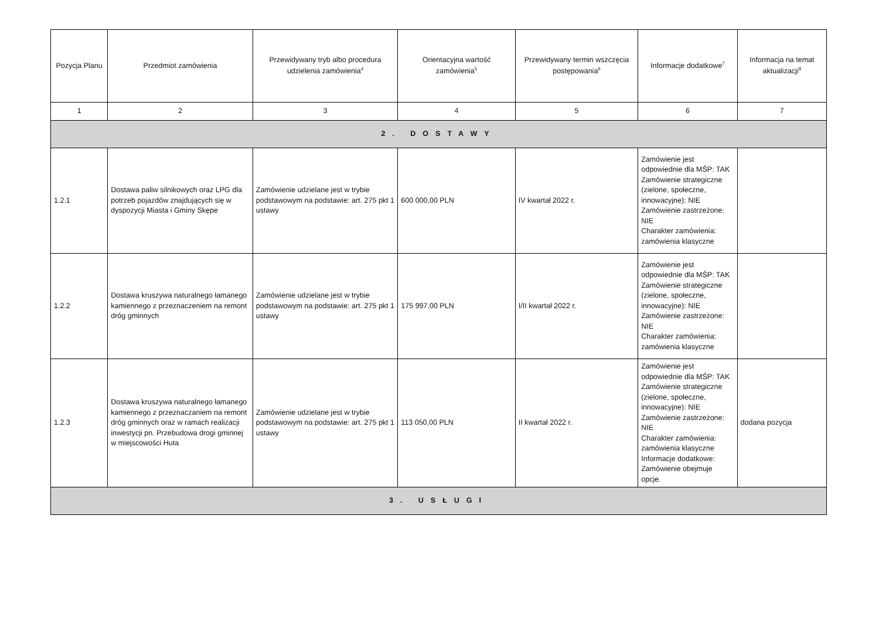| Pozycja Planu | Przedmiot zamówienia | Przewidywany tryb albo procedura udzielenia zamówienia<sup>4</sup> | Orientacyjna wartość zamówienia<sup>5</sup> | Przewidywany termin wszczęcia postępowania<sup>6</sup> | Informacje dodatkowe<sup>7</sup> | Informacja na temat aktualizacji<sup>8</sup> |
| --- | --- | --- | --- | --- | --- | --- |
| 1 | 2 | 3 | 4 | 5 | 6 | 7 |
| 2. DOSTAWY | | | | | | |
| 1.2.1 | Dostawa paliw silnikowych oraz LPG dla potrzeb pojazdów znajdujących się w dyspozycji Miasta i Gminy Skępe | Zamówienie udzielane jest w trybie podstawowym na podstawie: art. 275 pkt 1 ustawy | 600 000,00 PLN | IV kwartał 2022 r. | Zamówienie jest odpowiednie dla MŚP: TAK Zamówienie strategiczne (zielone, społeczne, innowacyjne): NIE Zamówienie zastrzeżone: NIE Charakter zamówienia: zamówienia klasyczne | |
| 1.2.2 | Dostawa kruszywa naturalnego łamanego kamiennego z przeznaczeniem na remont dróg gminnych | Zamówienie udzielane jest w trybie podstawowym na podstawie: art. 275 pkt 1 ustawy | 175 997,00 PLN | I/II kwartał 2022 r. | Zamówienie jest odpowiednie dla MŚP: TAK Zamówienie strategiczne (zielone, społeczne, innowacyjne): NIE Zamówienie zastrzeżone: NIE Charakter zamówienia: zamówienia klasyczne | |
| 1.2.3 | Dostawa kruszywa naturalnego łamanego kamiennego z przeznaczaniem na remont dróg gminnych oraz w ramach realizacji inwestycji pn. Przebudowa drogi gminnej w miejscowości Huta | Zamówienie udzielane jest w trybie podstawowym na podstawie: art. 275 pkt 1 ustawy | 113 050,00 PLN | II kwartał 2022 r. | Zamówienie jest odpowiednie dla MŚP: TAK Zamówienie strategiczne (zielone, społeczne, innowacyjne): NIE Zamówienie zastrzeżone: NIE Charakter zamówienia: zamówienia klasyczne Informacje dodatkowe: Zamówienie obejmuje opcje. | dodana pozycja |
| 3. USŁUGI | | | | | | |